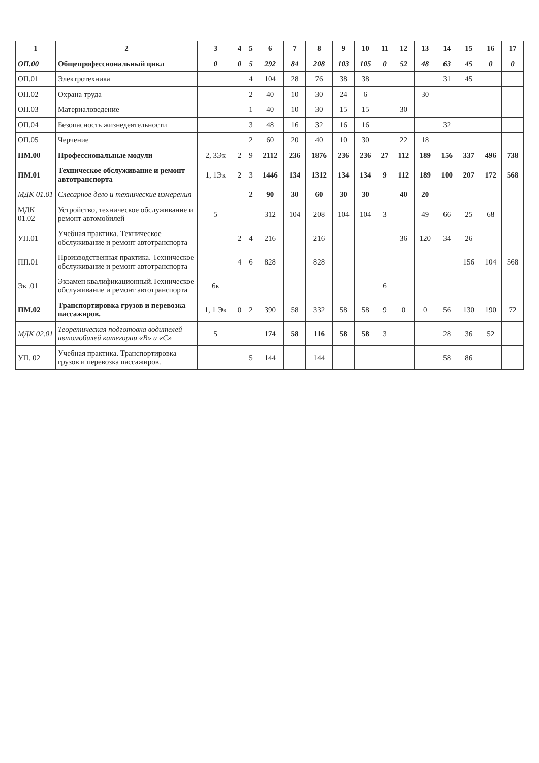| 1 | 2 | 3 | 4 | 5 | 6 | 7 | 8 | 9 | 10 | 11 | 12 | 13 | 14 | 15 | 16 | 17 |
| --- | --- | --- | --- | --- | --- | --- | --- | --- | --- | --- | --- | --- | --- | --- | --- | --- |
| ОП.00 | Общепрофессиональный цикл | 0 | 0 | 5 | 292 | 84 | 208 | 103 | 105 | 0 | 52 | 48 | 63 | 45 | 0 | 0 |
| ОП.01 | Электротехника | | | 4 | 104 | 28 | 76 | 38 | 38 | | | | 31 | 45 | | |
| ОП.02 | Охрана труда | | | 2 | 40 | 10 | 30 | 24 | 6 | | | 30 | | | | |
| ОП.03 | Материаловедение | | | 1 | 40 | 10 | 30 | 15 | 15 | | 30 | | | | | |
| ОП.04 | Безопасность жизнедеятельности | | | 3 | 48 | 16 | 32 | 16 | 16 | | | | 32 | | | |
| ОП.05 | Черчение | | | 2 | 60 | 20 | 40 | 10 | 30 | | 22 | 18 | | | | |
| ПМ.00 | Профессиональные модули | 2, 3Эк | 2 | 9 | 2112 | 236 | 1876 | 236 | 236 | 27 | 112 | 189 | 156 | 337 | 496 | 738 |
| ПМ.01 | Техническое обслуживание и ремонт автотранспорта | 1, 1Эк | 2 | 3 | 1446 | 134 | 1312 | 134 | 134 | 9 | 112 | 189 | 100 | 207 | 172 | 568 |
| МДК 01.01 | Слесарное дело и технические измерения | | | 2 | 90 | 30 | 60 | 30 | 30 | | 40 | 20 | | | | |
| МДК 01.02 | Устройство, техническое обслуживание и ремонт автомобилей | 5 | | | 312 | 104 | 208 | 104 | 104 | 3 | | 49 | 66 | 25 | 68 | |
| УП.01 | Учебная практика. Техническое обслуживание и ремонт автотранспорта | | 2 | 4 | 216 | | 216 | | | | 36 | 120 | 34 | 26 | | |
| ПП.01 | Производственная практика. Техническое обслуживание и ремонт автотранспорта | | 4 | 6 | 828 | | 828 | | | | | | | 156 | 104 | 568 |
| Эк .01 | Экзамен квалификационный.Техническое обслуживание и ремонт автотранспорта | 6к | | | | | | | | 6 | | | | | | |
| ПМ.02 | Транспортировка грузов и перевозка пассажиров. | 1, 1 Эк | 0 | 2 | 390 | 58 | 332 | 58 | 58 | 9 | 0 | 0 | 56 | 130 | 190 | 72 |
| МДК 02.01 | Теоретическая подготовка водителей автомобилей категории «В» и «С» | 5 | | | 174 | 58 | 116 | 58 | 58 | 3 | | | 28 | 36 | 52 | |
| УП. 02 | Учебная практика. Транспортировка грузов и перевозка пассажиров. | | | 5 | 144 | | 144 | | | | | | 58 | 86 | | |